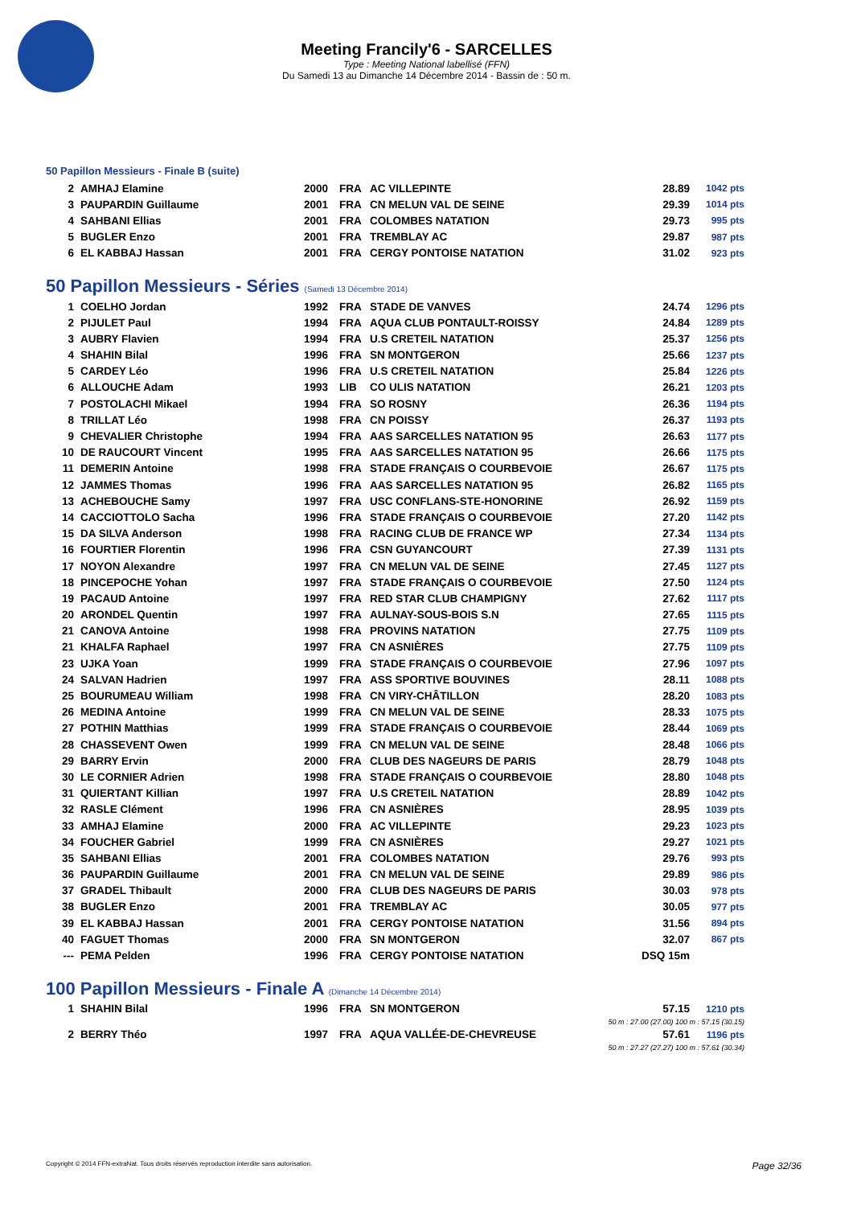Meeting Francily'6 - SARCELLES
Type : Meeting National labellisé (FFN)
Du Samedi 13 au Dimanche 14 Décembre 2014 - Bassin de : 50 m.
50 Papillon Messieurs - Finale B (suite)
| 2 | AMHAJ Elamine | 2000 | FRA | AC VILLEPINTE | 28.89 | 1042 pts |
| 3 | PAUPARDIN Guillaume | 2001 | FRA | CN MELUN VAL DE SEINE | 29.39 | 1014 pts |
| 4 | SAHBANI Ellias | 2001 | FRA | COLOMBES NATATION | 29.73 | 995 pts |
| 5 | BUGLER Enzo | 2001 | FRA | TREMBLAY AC | 29.87 | 987 pts |
| 6 | EL KABBAJ Hassan | 2001 | FRA | CERGY PONTOISE NATATION | 31.02 | 923 pts |
50 Papillon Messieurs - Séries (Samedi 13 Décembre 2014)
| 1 | COELHO Jordan | 1992 | FRA | STADE DE VANVES | 24.74 | 1296 pts |
| 2 | PIJULET Paul | 1994 | FRA | AQUA CLUB PONTAULT-ROISSY | 24.84 | 1289 pts |
| 3 | AUBRY Flavien | 1994 | FRA | U.S CRETEIL NATATION | 25.37 | 1256 pts |
| 4 | SHAHIN Bilal | 1996 | FRA | SN MONTGERON | 25.66 | 1237 pts |
| 5 | CARDEY Léo | 1996 | FRA | U.S CRETEIL NATATION | 25.84 | 1226 pts |
| 6 | ALLOUCHE Adam | 1993 | LIB | CO ULIS NATATION | 26.21 | 1203 pts |
| 7 | POSTOLACHI Mikael | 1994 | FRA | SO ROSNY | 26.36 | 1194 pts |
| 8 | TRILLAT Léo | 1998 | FRA | CN POISSY | 26.37 | 1193 pts |
| 9 | CHEVALIER Christophe | 1994 | FRA | AAS SARCELLES NATATION 95 | 26.63 | 1177 pts |
| 10 | DE RAUCOURT Vincent | 1995 | FRA | AAS SARCELLES NATATION 95 | 26.66 | 1175 pts |
| 11 | DEMERIN Antoine | 1998 | FRA | STADE FRANÇAIS O COURBEVOIE | 26.67 | 1175 pts |
| 12 | JAMMES Thomas | 1996 | FRA | AAS SARCELLES NATATION 95 | 26.82 | 1165 pts |
| 13 | ACHEBOUCHE Samy | 1997 | FRA | USC CONFLANS-STE-HONORINE | 26.92 | 1159 pts |
| 14 | CACCIOTTOLO Sacha | 1996 | FRA | STADE FRANÇAIS O COURBEVOIE | 27.20 | 1142 pts |
| 15 | DA SILVA Anderson | 1998 | FRA | RACING CLUB DE FRANCE WP | 27.34 | 1134 pts |
| 16 | FOURTIER Florentin | 1996 | FRA | CSN GUYANCOURT | 27.39 | 1131 pts |
| 17 | NOYON Alexandre | 1997 | FRA | CN MELUN VAL DE SEINE | 27.45 | 1127 pts |
| 18 | PINCEPOCHE Yohan | 1997 | FRA | STADE FRANÇAIS O COURBEVOIE | 27.50 | 1124 pts |
| 19 | PACAUD Antoine | 1997 | FRA | RED STAR CLUB CHAMPIGNY | 27.62 | 1117 pts |
| 20 | ARONDEL Quentin | 1997 | FRA | AULNAY-SOUS-BOIS S.N | 27.65 | 1115 pts |
| 21 | CANOVA Antoine | 1998 | FRA | PROVINS NATATION | 27.75 | 1109 pts |
| 21 | KHALFA Raphael | 1997 | FRA | CN ASNIÈRES | 27.75 | 1109 pts |
| 23 | UJKA Yoan | 1999 | FRA | STADE FRANÇAIS O COURBEVOIE | 27.96 | 1097 pts |
| 24 | SALVAN Hadrien | 1997 | FRA | ASS SPORTIVE BOUVINES | 28.11 | 1088 pts |
| 25 | BOURUMEAU William | 1998 | FRA | CN VIRY-CHÂTILLON | 28.20 | 1083 pts |
| 26 | MEDINA Antoine | 1999 | FRA | CN MELUN VAL DE SEINE | 28.33 | 1075 pts |
| 27 | POTHIN Matthias | 1999 | FRA | STADE FRANÇAIS O COURBEVOIE | 28.44 | 1069 pts |
| 28 | CHASSEVENT Owen | 1999 | FRA | CN MELUN VAL DE SEINE | 28.48 | 1066 pts |
| 29 | BARRY Ervin | 2000 | FRA | CLUB DES NAGEURS DE PARIS | 28.79 | 1048 pts |
| 30 | LE CORNIER Adrien | 1998 | FRA | STADE FRANÇAIS O COURBEVOIE | 28.80 | 1048 pts |
| 31 | QUIERTANT Killian | 1997 | FRA | U.S CRETEIL NATATION | 28.89 | 1042 pts |
| 32 | RASLE Clément | 1996 | FRA | CN ASNIÈRES | 28.95 | 1039 pts |
| 33 | AMHAJ Elamine | 2000 | FRA | AC VILLEPINTE | 29.23 | 1023 pts |
| 34 | FOUCHER Gabriel | 1999 | FRA | CN ASNIÈRES | 29.27 | 1021 pts |
| 35 | SAHBANI Ellias | 2001 | FRA | COLOMBES NATATION | 29.76 | 993 pts |
| 36 | PAUPARDIN Guillaume | 2001 | FRA | CN MELUN VAL DE SEINE | 29.89 | 986 pts |
| 37 | GRADEL Thibault | 2000 | FRA | CLUB DES NAGEURS DE PARIS | 30.03 | 978 pts |
| 38 | BUGLER Enzo | 2001 | FRA | TREMBLAY AC | 30.05 | 977 pts |
| 39 | EL KABBAJ Hassan | 2001 | FRA | CERGY PONTOISE NATATION | 31.56 | 894 pts |
| 40 | FAGUET Thomas | 2000 | FRA | SN MONTGERON | 32.07 | 867 pts |
| --- | PEMA Pelden | 1996 | FRA | CERGY PONTOISE NATATION | DSQ 15m | |
100 Papillon Messieurs - Finale A (Dimanche 14 Décembre 2014)
| 1 | SHAHIN Bilal | 1996 | FRA | SN MONTGERON | 57.15 | 1210 pts |
| 50 m : 27.00 (27.00) 100 m : 57.15 (30.15) | | | | | | |
| 2 | BERRY Théo | 1997 | FRA | AQUA VALLÉE-DE-CHEVREUSE | 57.61 | 1196 pts |
| 50 m : 27.27 (27.27) 100 m : 57.61 (30.34) | | | | | | |
Copyright © 2014 FFN-extraNat. Tous droits réservés reproduction interdite sans autorisation. Page 32/36